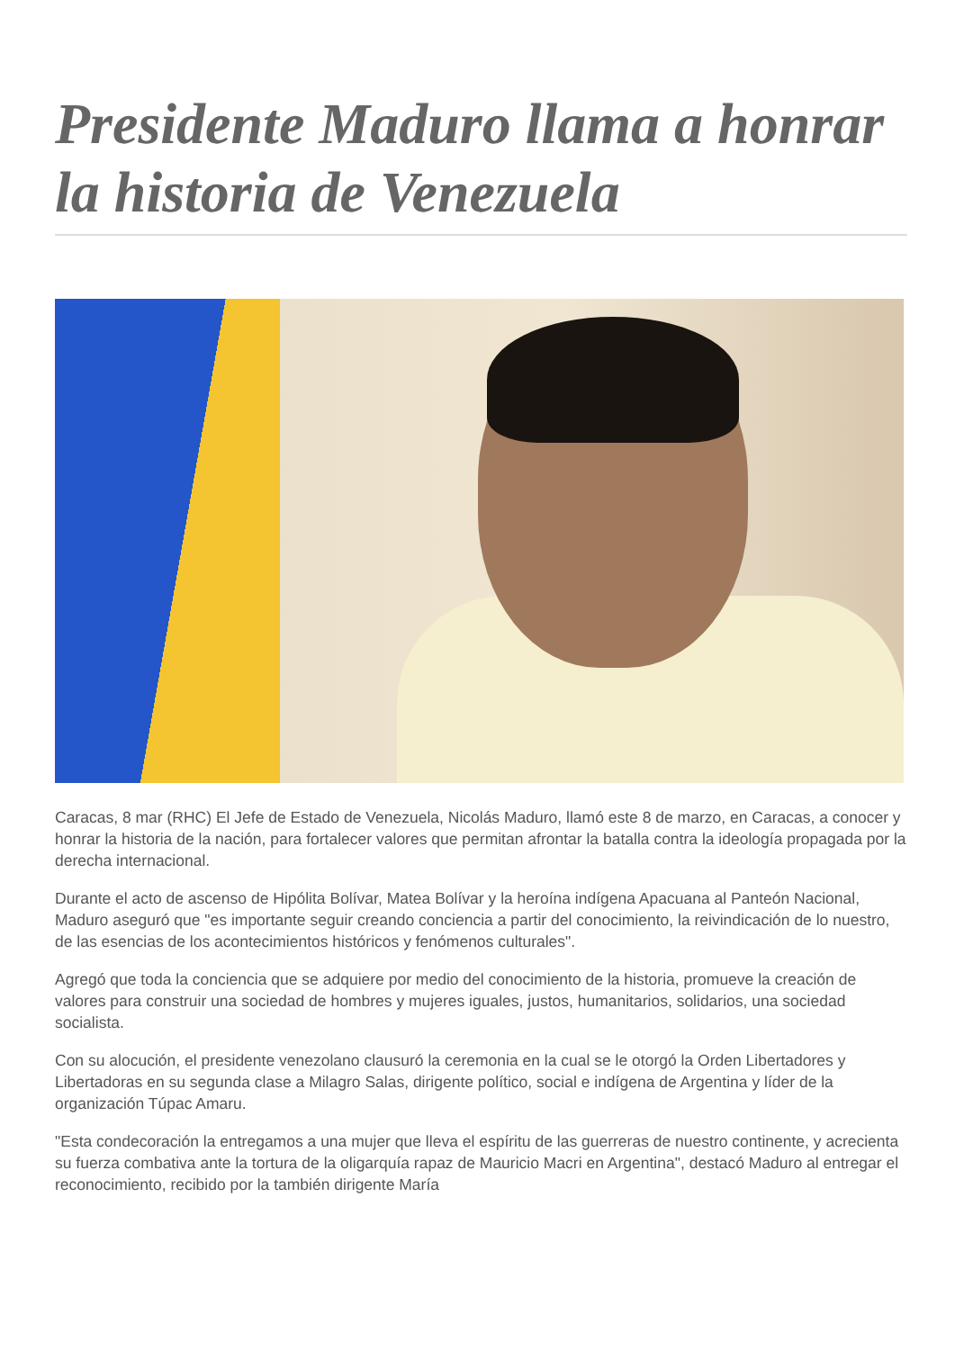Presidente Maduro llama a honrar la historia de Venezuela
Caracas, 8 mar (RHC) El Jefe de Estado de Venezuela, Nicolás Maduro, llamó este 8 de marzo, en Caracas, a conocer y honrar la historia de la nación, para fortalecer valores que permitan afrontar la batalla contra la ideología propagada por la derecha internacional.
Durante el acto de ascenso de Hipólita Bolívar, Matea Bolívar y la heroína indígena Apacuana al Panteón Nacional, Maduro aseguró que "es importante seguir creando conciencia a partir del conocimiento, la reivindicación de lo nuestro, de las esencias de los acontecimientos históricos y fenómenos culturales".
Agregó que toda la conciencia que se adquiere por medio del conocimiento de la historia, promueve la creación de valores para construir una sociedad de hombres y mujeres iguales, justos, humanitarios, solidarios, una sociedad socialista.
Con su alocución, el presidente venezolano clausuró la ceremonia en la cual se le otorgó la Orden Libertadores y Libertadoras en su segunda clase a Milagro Salas, dirigente político, social e indígena de Argentina y líder de la organización Túpac Amaru.
"Esta condecoración la entregamos a una mujer que lleva el espíritu de las guerreras de nuestro continente, y acrecienta su fuerza combativa ante la tortura de la oligarquía rapaz de Mauricio Macri en Argentina", destacó Maduro al entregar el reconocimiento, recibido por la también dirigente María